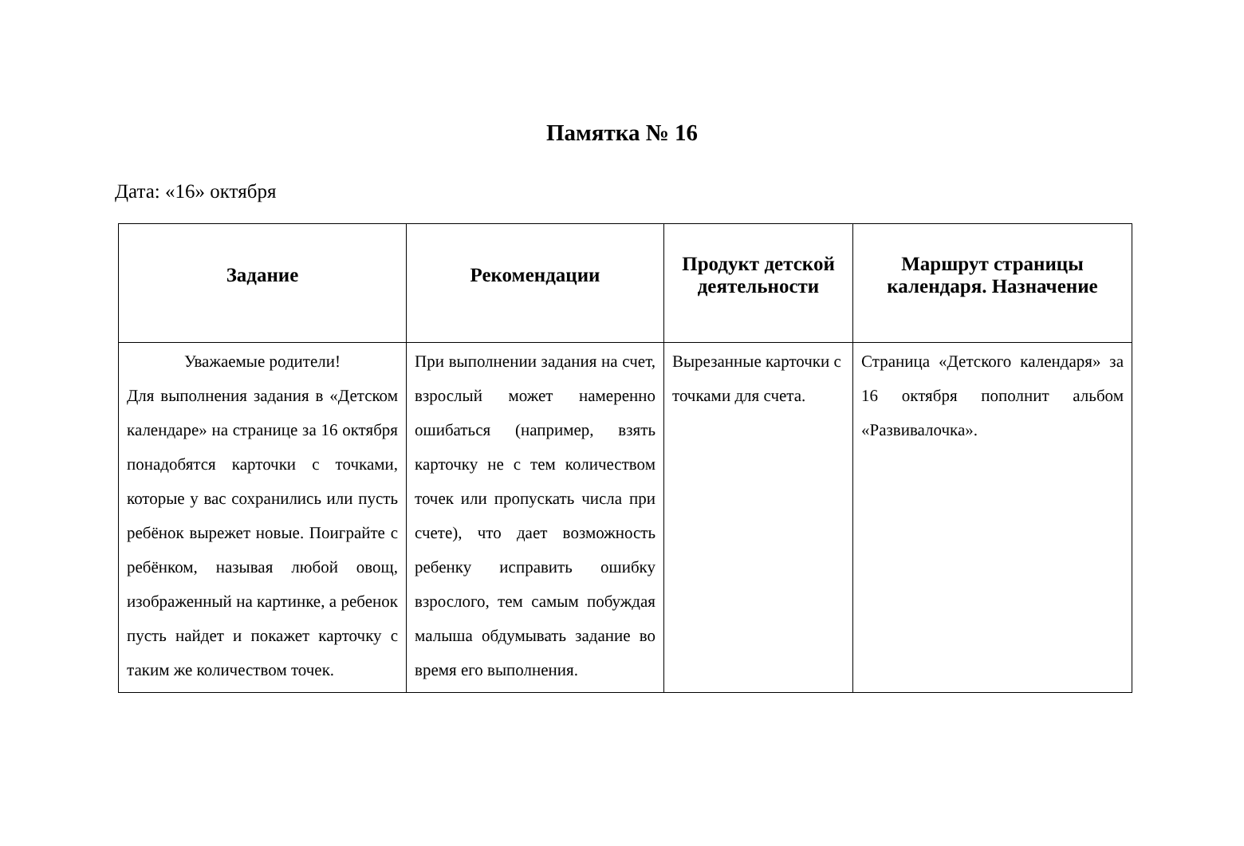Памятка № 16
Дата: «16» октября
| Задание | Рекомендации | Продукт детской деятельности | Маршрут страницы календаря. Назначение |
| --- | --- | --- | --- |
| Уважаемые родители! Для выполнения задания в «Детском календаре» на странице за 16 октября понадобятся карточки с точками, которые у вас сохранились или пусть ребёнок вырежет новые. Поиграйте с ребёнком, называя любой овощ, изображенный на картинке, а ребенок пусть найдет и покажет карточку с таким же количеством точек. | При выполнении задания на счет, взрослый может намеренно ошибаться (например, взять карточку не с тем количеством точек или пропускать числа при счете), что дает возможность ребенку исправить ошибку взрослого, тем самым побуждая малыша обдумывать задание во время его выполнения. | Вырезанные карточки с точками для счета. | Страница «Детского календаря» за 16 октября пополнит альбом «Развивалочка». |